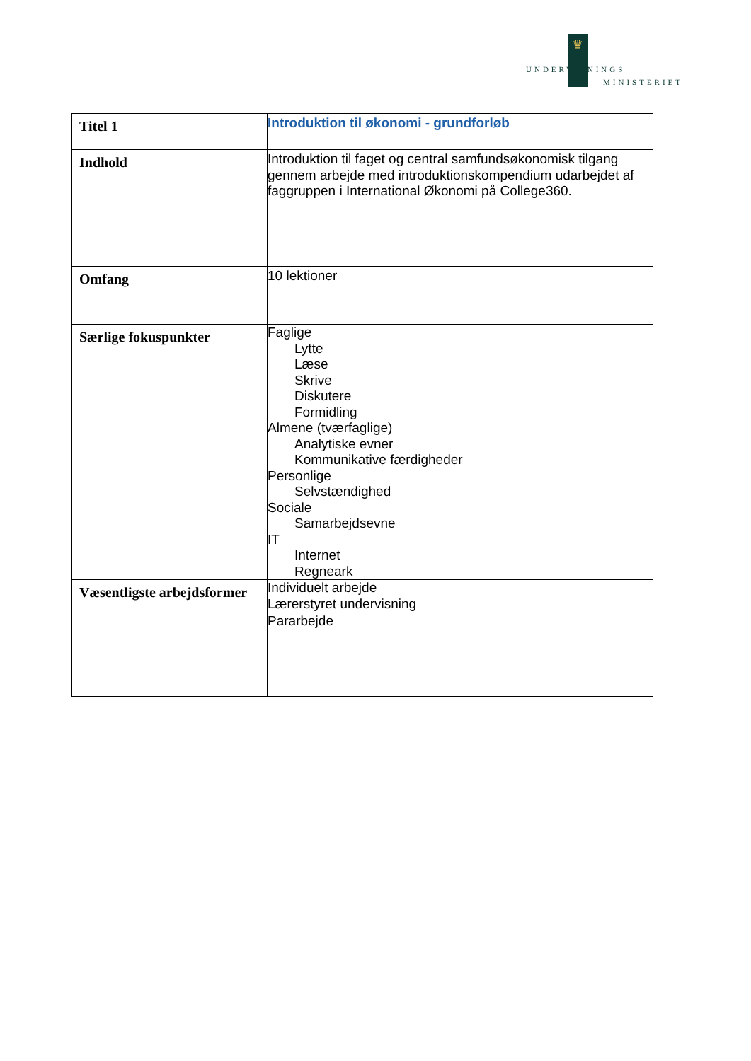♛
UNDERVISNINGS
MINISTERIET
| Titel 1 | Introduktion til økonomi - grundforløb |
| Indhold | Introduktion til faget og central samfundsøkonomisk tilgang gennem arbejde med introduktionskompendium udarbejdet af faggruppen i International Økonomi på College360. |
| Omfang | 10 lektioner |
| Særlige fokuspunkter | Faglige Lytte Læse Skrive Diskutere Formidling Almene (tværfaglige) Analytiske evner Kommunikative færdigheder Personlige Selvstændighed Sociale Samarbejdsevne IT Internet Regneark |
| Væsentligste arbejdsformer | Individuelt arbejde Lærerstyret undervisning Pararbejde |